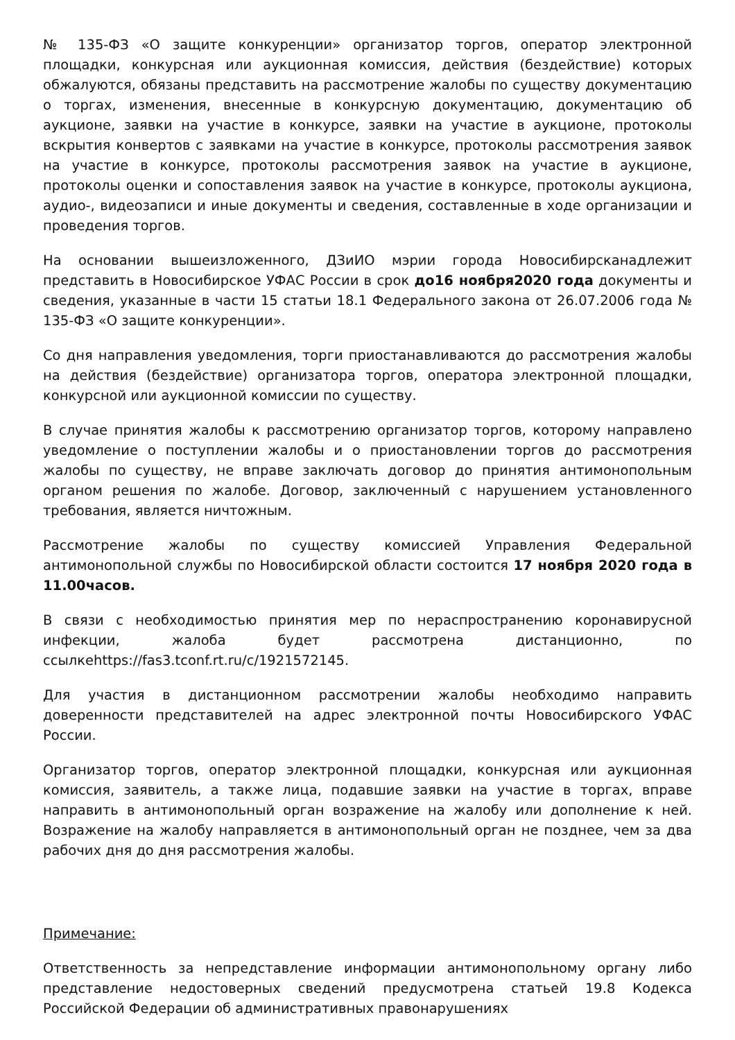№ 135-ФЗ «О защите конкуренции» организатор торгов, оператор электронной площадки, конкурсная или аукционная комиссия, действия (бездействие) которых обжалуются, обязаны представить на рассмотрение жалобы по существу документацию о торгах, изменения, внесенные в конкурсную документацию, документацию об аукционе, заявки на участие в конкурсе, заявки на участие в аукционе, протоколы вскрытия конвертов с заявками на участие в конкурсе, протоколы рассмотрения заявок на участие в конкурсе, протоколы рассмотрения заявок на участие в аукционе, протоколы оценки и сопоставления заявок на участие в конкурсе, протоколы аукциона, аудио-, видеозаписи и иные документы и сведения, составленные в ходе организации и проведения торгов.
На основании вышеизложенного, ДЗиИО мэрии города Новосибирсканадлежит представить в Новосибирское УФАС России в срок до16 ноября2020 года документы и сведения, указанные в части 15 статьи 18.1 Федерального закона от 26.07.2006 года № 135-ФЗ «О защите конкуренции».
Со дня направления уведомления, торги приостанавливаются до рассмотрения жалобы на действия (бездействие) организатора торгов, оператора электронной площадки, конкурсной или аукционной комиссии по существу.
В случае принятия жалобы к рассмотрению организатор торгов, которому направлено уведомление о поступлении жалобы и о приостановлении торгов до рассмотрения жалобы по существу, не вправе заключать договор до принятия антимонопольным органом решения по жалобе. Договор, заключенный с нарушением установленного требования, является ничтожным.
Рассмотрение жалобы по существу комиссией Управления Федеральной антимонопольной службы по Новосибирской области состоится 17 ноября 2020 года в 11.00часов.
В связи с необходимостью принятия мер по нераспространению коронавирусной инфекции, жалоба будет рассмотрена дистанционно, по ссылкеhttps://fas3.tconf.rt.ru/c/1921572145.
Для участия в дистанционном рассмотрении жалобы необходимо направить доверенности представителей на адрес электронной почты Новосибирского УФАС России.
Организатор торгов, оператор электронной площадки, конкурсная или аукционная комиссия, заявитель, а также лица, подавшие заявки на участие в торгах, вправе направить в антимонопольный орган возражение на жалобу или дополнение к ней. Возражение на жалобу направляется в антимонопольный орган не позднее, чем за два рабочих дня до дня рассмотрения жалобы.
Примечание:
Ответственность за непредставление информации антимонопольному органу либо представление недостоверных сведений предусмотрена статьей 19.8 Кодекса Российской Федерации об административных правонарушениях